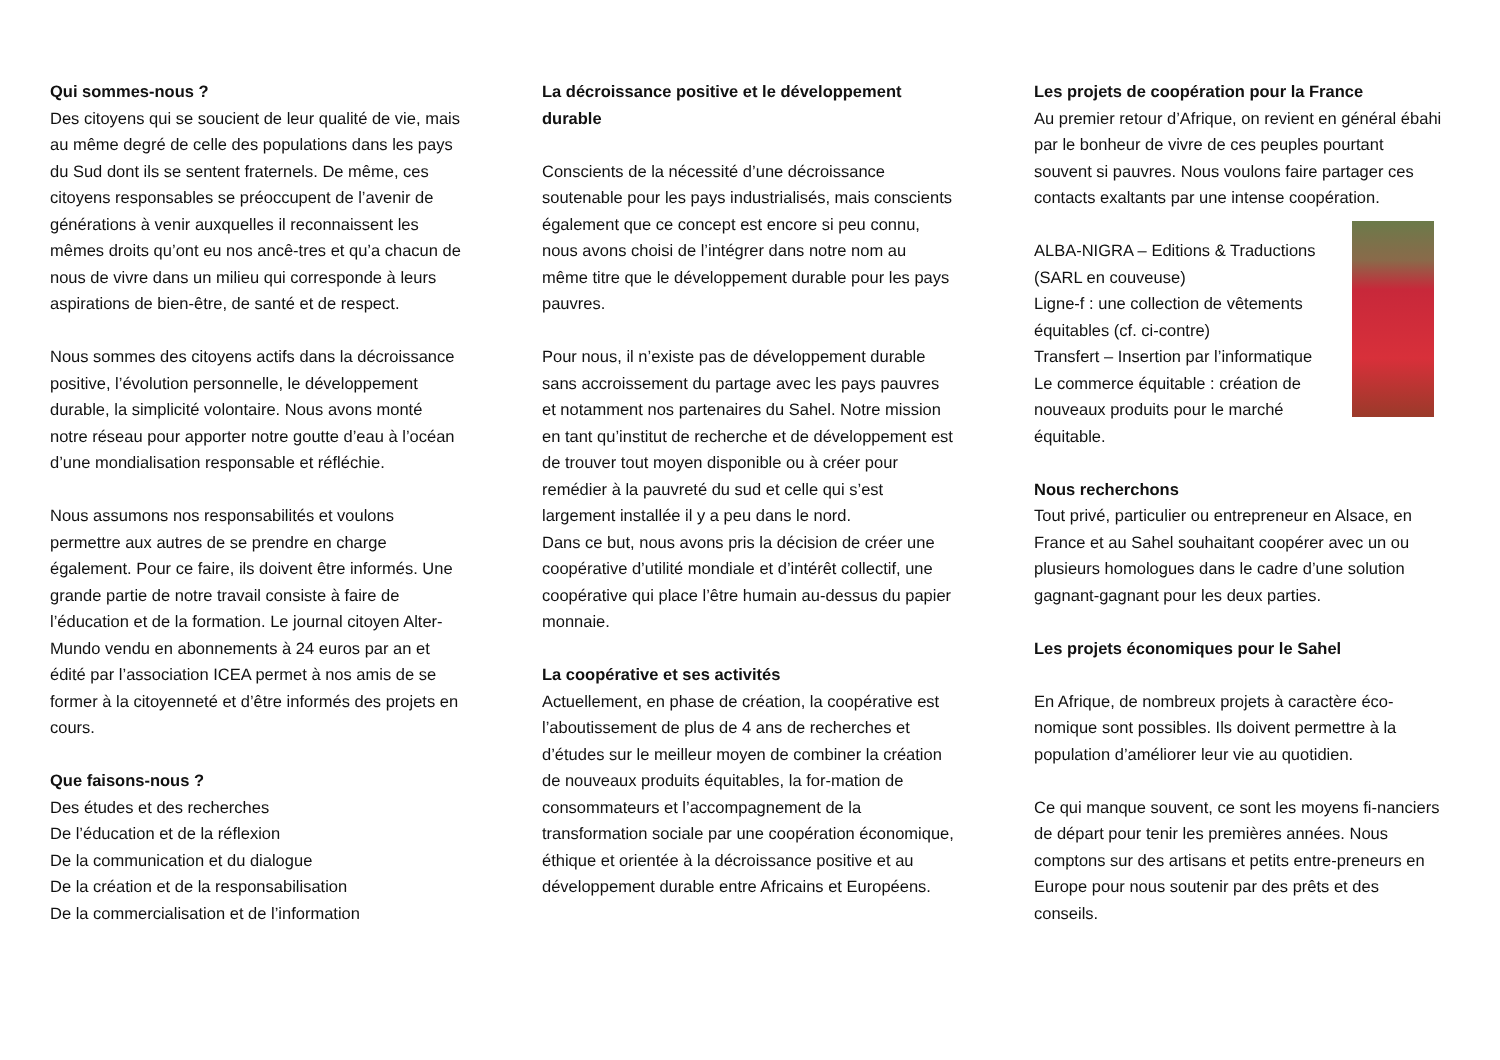Qui sommes-nous ?
Des citoyens qui se soucient de leur qualité de vie, mais au même degré de celle des populations dans les pays du Sud dont ils se sentent fraternels. De même, ces citoyens responsables se préoccupent de l’avenir de générations à venir auxquelles il reconnaissent les mêmes droits qu’ont eu nos ancê-tres et qu’a chacun de nous de vivre dans un milieu qui corresponde à leurs aspirations de bien-être, de santé et de respect.
Nous sommes des citoyens actifs dans la décroissance positive, l’évolution personnelle, le développement durable, la simplicité volontaire. Nous avons monté notre réseau pour apporter notre goutte d’eau à l’océan d’une mondialisation responsable et réfléchie.
Nous assumons nos responsabilités et voulons permettre aux autres de se prendre en charge également. Pour ce faire, ils doivent être informés. Une grande partie de notre travail consiste à faire de l’éducation et de la formation. Le journal citoyen Alter-Mundo vendu en abonnements à 24 euros par an et édité par l’association ICEA permet à nos amis de se former à la citoyenneté et d’être informés des projets en cours.
Que faisons-nous ?
Des études et des recherches
De l’éducation et de la réflexion
De la communication et du dialogue
De la création et de la responsabilisation
De la commercialisation et de l’information
La décroissance positive et le développement durable
Conscients de la nécessité d’une décroissance soutenable pour les pays industrialisés, mais conscients également que ce concept est encore si peu connu, nous avons choisi de l’intégrer dans notre nom au même titre que le développement durable pour les pays pauvres.
Pour nous, il n’existe pas de développement durable sans accroissement du partage avec les pays pauvres et notamment nos partenaires du Sahel. Notre mission en tant qu’institut de recherche et de développement est de trouver tout moyen disponible ou à créer pour remédier à la pauvreté du sud et celle qui s’est largement installée il y a peu dans le nord.
Dans ce but, nous avons pris la décision de créer une coopérative d’utilité mondiale et d’intérêt collectif, une coopérative qui place l’être humain au-dessus du papier monnaie.
La coopérative et ses activités
Actuellement, en phase de création, la coopérative est l’aboutissement de plus de 4 ans de recherches et d’études sur le meilleur moyen de combiner la création de nouveaux produits équitables, la for-mation de consommateurs et l’accompagnement de la transformation sociale par une coopération économique, éthique et orientée à la décroissance positive et au développement durable entre Africains et Européens.
Les projets de coopération pour la France
Au premier retour d’Afrique, on revient en général ébahi par le bonheur de vivre de ces peuples pourtant souvent si pauvres. Nous voulons faire partager ces contacts exaltants par une intense coopération.
ALBA-NIGRA – Editions & Traductions (SARL en couveuse)
Ligne-f : une collection de vêtements équitables (cf. ci-contre)
Transfert – Insertion par l’informatique
Le commerce équitable : création de nouveaux produits pour le marché équitable.
Nous recherchons
Tout privé, particulier ou entrepreneur en Alsace, en France et au Sahel souhaitant coopérer avec un ou plusieurs homologues dans le cadre d’une solution gagnant-gagnant pour les deux parties.
Les projets économiques pour le Sahel
En Afrique, de nombreux projets à caractère éco-nomique sont possibles. Ils doivent permettre à la population d’améliorer leur vie au quotidien.
Ce qui manque souvent, ce sont les moyens fi-nanciers de départ pour tenir les premières années. Nous comptons sur des artisans et petits entre-preneurs en Europe pour nous soutenir par des prêts et des conseils.